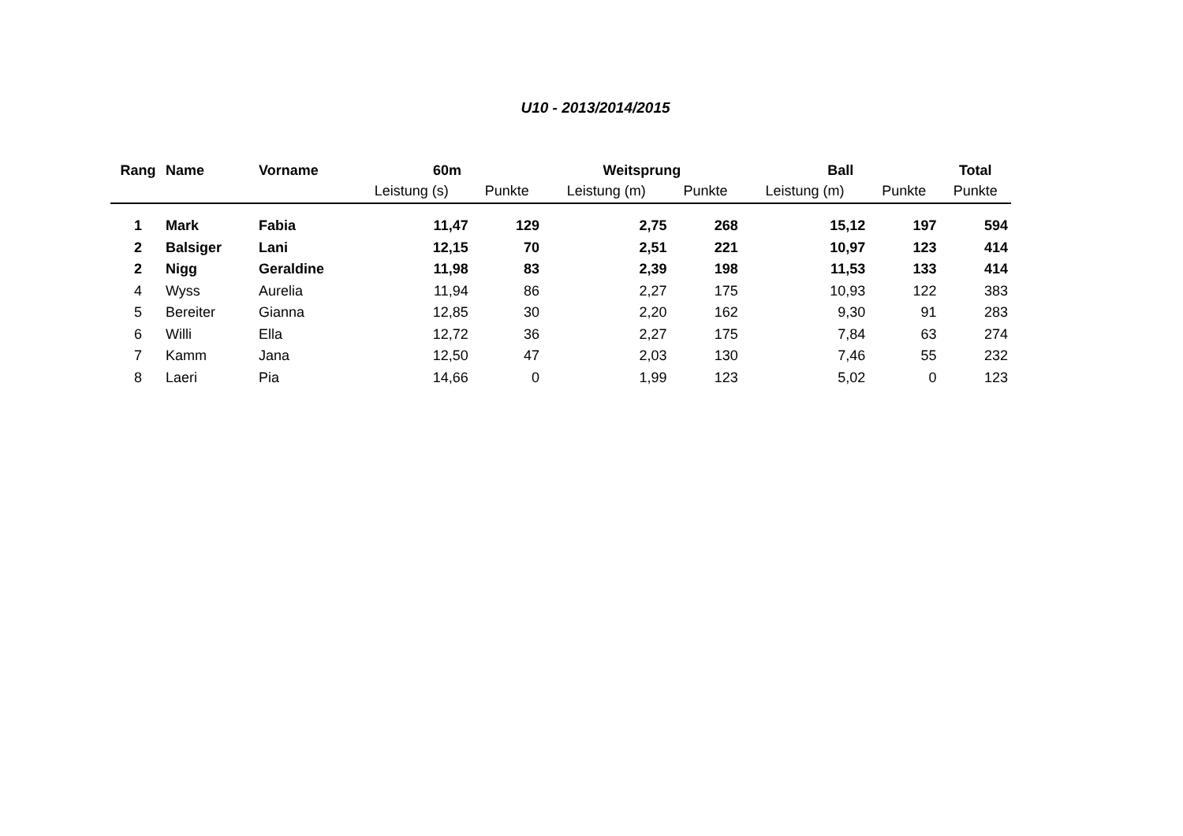U10 - 2013/2014/2015
| Rang | Name | Vorname | 60m | | Weitsprung | | Ball | | Total |
| --- | --- | --- | --- | --- | --- | --- | --- | --- | --- |
| | | | Leistung (s) | Punkte | Leistung (m) | Punkte | Leistung (m) | Punkte | Punkte |
| 1 | Mark | Fabia | 11,47 | 129 | 2,75 | 268 | 15,12 | 197 | 594 |
| 2 | Balsiger | Lani | 12,15 | 70 | 2,51 | 221 | 10,97 | 123 | 414 |
| 2 | Nigg | Geraldine | 11,98 | 83 | 2,39 | 198 | 11,53 | 133 | 414 |
| 4 | Wyss | Aurelia | 11,94 | 86 | 2,27 | 175 | 10,93 | 122 | 383 |
| 5 | Bereiter | Gianna | 12,85 | 30 | 2,20 | 162 | 9,30 | 91 | 283 |
| 6 | Willi | Ella | 12,72 | 36 | 2,27 | 175 | 7,84 | 63 | 274 |
| 7 | Kamm | Jana | 12,50 | 47 | 2,03 | 130 | 7,46 | 55 | 232 |
| 8 | Laeri | Pia | 14,66 | 0 | 1,99 | 123 | 5,02 | 0 | 123 |